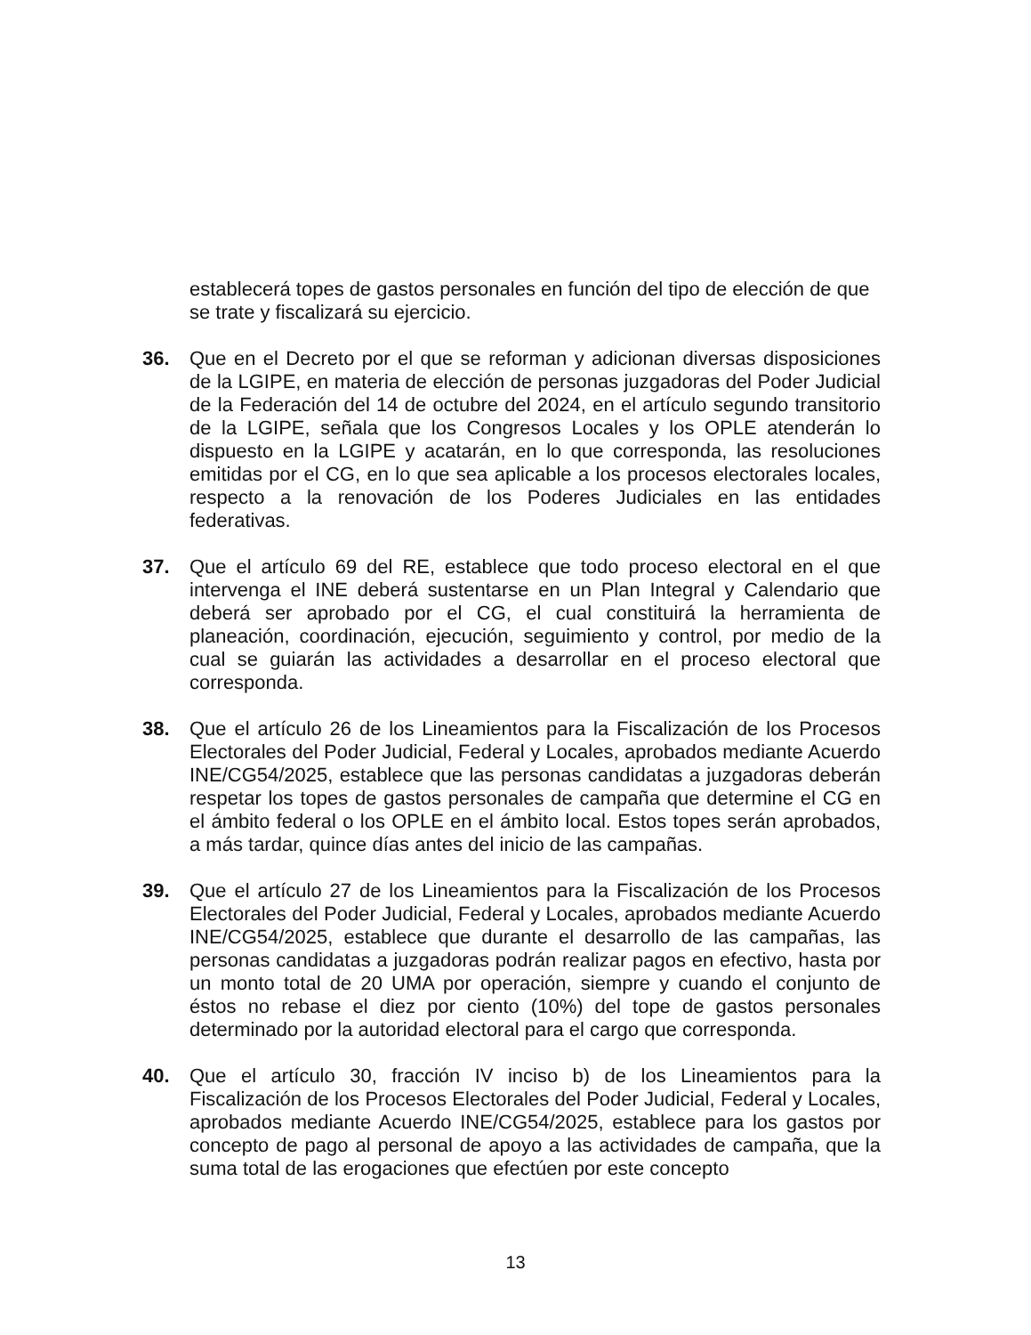establecerá topes de gastos personales en función del tipo de elección de que se trate y fiscalizará su ejercicio.
36. Que en el Decreto por el que se reforman y adicionan diversas disposiciones de la LGIPE, en materia de elección de personas juzgadoras del Poder Judicial de la Federación del 14 de octubre del 2024, en el artículo segundo transitorio de la LGIPE, señala que los Congresos Locales y los OPLE atenderán lo dispuesto en la LGIPE y acatarán, en lo que corresponda, las resoluciones emitidas por el CG, en lo que sea aplicable a los procesos electorales locales, respecto a la renovación de los Poderes Judiciales en las entidades federativas.
37. Que el artículo 69 del RE, establece que todo proceso electoral en el que intervenga el INE deberá sustentarse en un Plan Integral y Calendario que deberá ser aprobado por el CG, el cual constituirá la herramienta de planeación, coordinación, ejecución, seguimiento y control, por medio de la cual se guiarán las actividades a desarrollar en el proceso electoral que corresponda.
38. Que el artículo 26 de los Lineamientos para la Fiscalización de los Procesos Electorales del Poder Judicial, Federal y Locales, aprobados mediante Acuerdo INE/CG54/2025, establece que las personas candidatas a juzgadoras deberán respetar los topes de gastos personales de campaña que determine el CG en el ámbito federal o los OPLE en el ámbito local. Estos topes serán aprobados, a más tardar, quince días antes del inicio de las campañas.
39. Que el artículo 27 de los Lineamientos para la Fiscalización de los Procesos Electorales del Poder Judicial, Federal y Locales, aprobados mediante Acuerdo INE/CG54/2025, establece que durante el desarrollo de las campañas, las personas candidatas a juzgadoras podrán realizar pagos en efectivo, hasta por un monto total de 20 UMA por operación, siempre y cuando el conjunto de éstos no rebase el diez por ciento (10%) del tope de gastos personales determinado por la autoridad electoral para el cargo que corresponda.
40. Que el artículo 30, fracción IV inciso b) de los Lineamientos para la Fiscalización de los Procesos Electorales del Poder Judicial, Federal y Locales, aprobados mediante Acuerdo INE/CG54/2025, establece para los gastos por concepto de pago al personal de apoyo a las actividades de campaña, que la suma total de las erogaciones que efectúen por este concepto
13